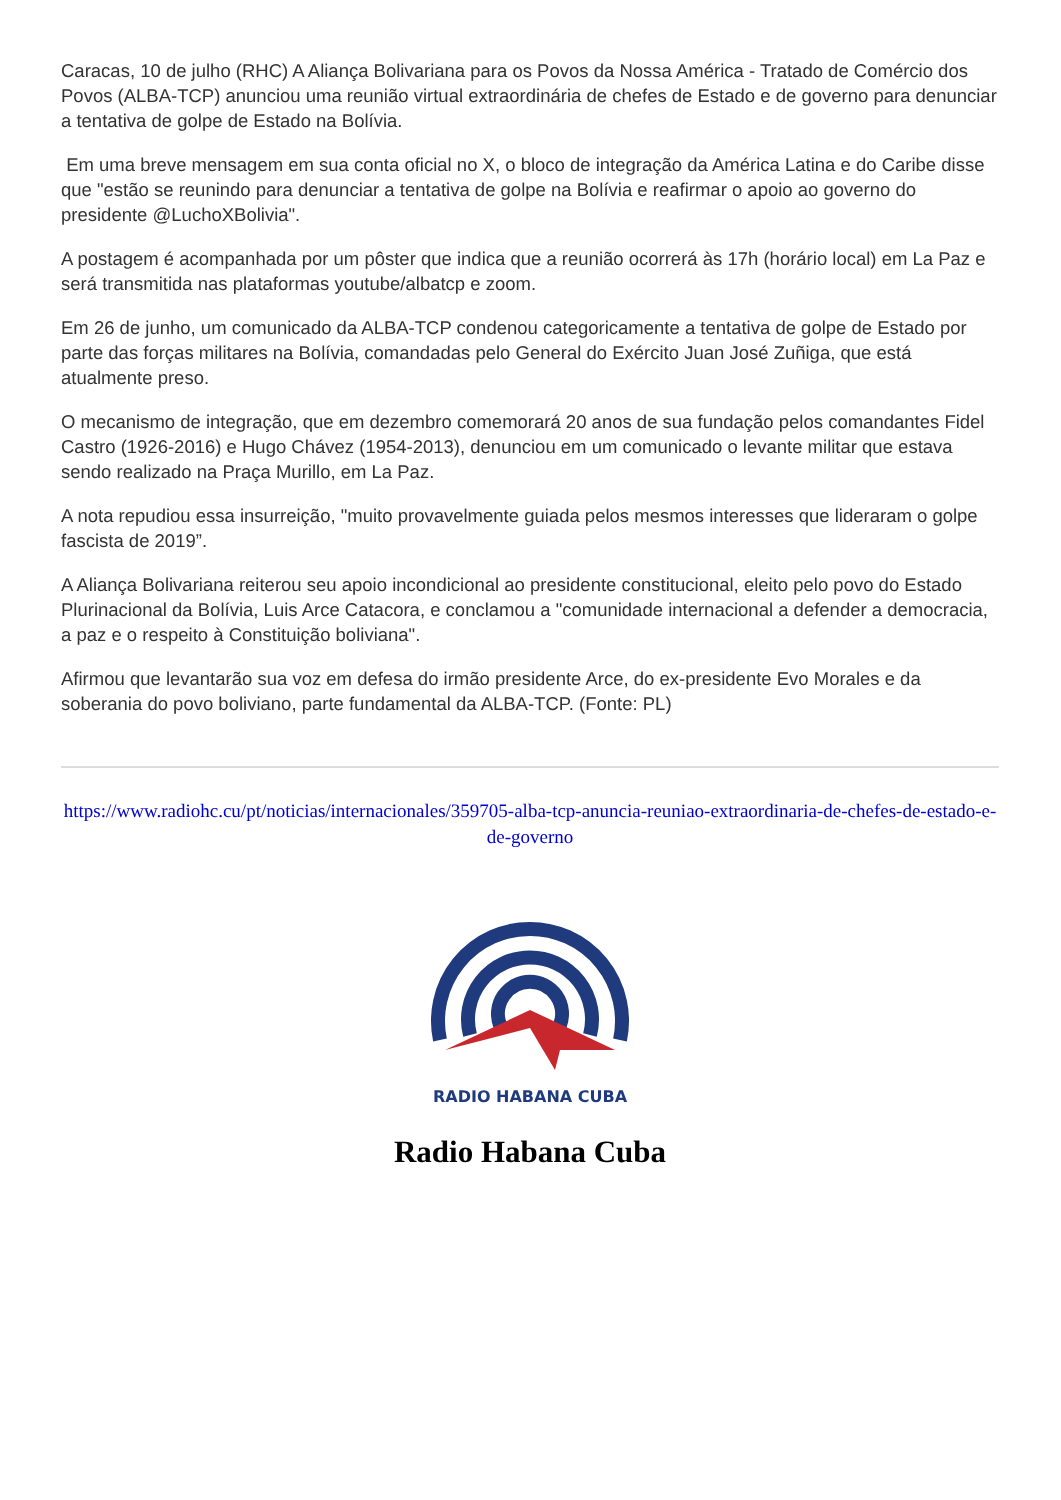Caracas, 10 de julho (RHC) A Aliança Bolivariana para os Povos da Nossa América - Tratado de Comércio dos Povos (ALBA-TCP) anunciou uma reunião virtual extraordinária de chefes de Estado e de governo para denunciar a tentativa de golpe de Estado na Bolívia.
Em uma breve mensagem em sua conta oficial no X, o bloco de integração da América Latina e do Caribe disse que "estão se reunindo para denunciar a tentativa de golpe na Bolívia e reafirmar o apoio ao governo do presidente @LuchoXBolivia".
A postagem é acompanhada por um pôster que indica que a reunião ocorrerá às 17h (horário local) em La Paz e será transmitida nas plataformas youtube/albatcp e zoom.
Em 26 de junho, um comunicado da ALBA-TCP condenou categoricamente a tentativa de golpe de Estado por parte das forças militares na Bolívia, comandadas pelo General do Exército Juan José Zuñiga, que está atualmente preso.
O mecanismo de integração, que em dezembro comemorará 20 anos de sua fundação pelos comandantes Fidel Castro (1926-2016) e Hugo Chávez (1954-2013), denunciou em um comunicado o levante militar que estava sendo realizado na Praça Murillo, em La Paz.
A nota repudiou essa insurreição, "muito provavelmente guiada pelos mesmos interesses que lideraram o golpe fascista de 2019”.
A Aliança Bolivariana reiterou seu apoio incondicional ao presidente constitucional, eleito pelo povo do Estado Plurinacional da Bolívia, Luis Arce Catacora, e conclamou a "comunidade internacional a defender a democracia, a paz e o respeito à Constituição boliviana".
Afirmou que levantarão sua voz em defesa do irmão presidente Arce, do ex-presidente Evo Morales e da soberania do povo boliviano, parte fundamental da ALBA-TCP. (Fonte: PL)
https://www.radiohc.cu/pt/noticias/internacionales/359705-alba-tcp-anuncia-reuniao-extraordinaria-de-chefes-de-estado-e-de-governo
RADIO HABANA CUBA
Radio Habana Cuba